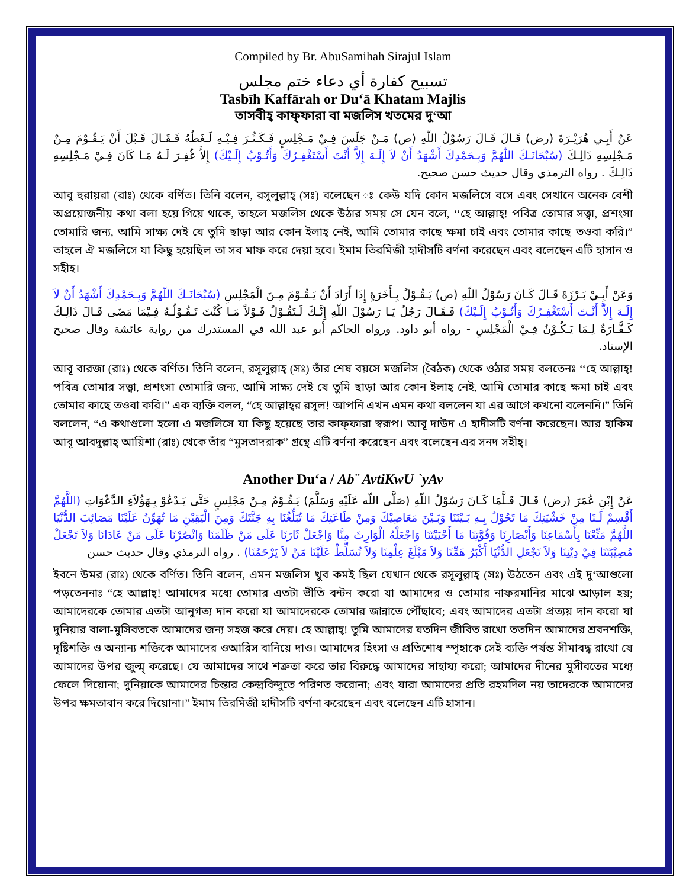Compiled by Br. AbuSamihah Sirajul Islam
تسبيح كفارة أي دعاء ختم مجلس
Tasbīh Kaffārah or Du‘ā Khatam Majlis
তাসবীহ্ কাফ্ফারা বা মজলিস খতমের দু‘আ
عَنْ أَبِـي هُرَيْـرَةَ (رض) قَـالَ قَـالَ رَسُوْلُ اللّهِ (ص) مَـنْ جَلَسَ فِـيْ مَـجْلِسٍ فَـكَـثُـرَ فِـيْـهِ لَـغَطُهُ فَـقَـالَ قَـبْلَ أَنْ يَـقُـوْمَ مِـنْ مَـجْلِسِهِ ذَالِـكَ (سُبْحَانَـكَ اللّهُمَّ وَبِـحَمْدِكَ أَشْهَدُ أَنْ لاَ إِلَـهَ إِلاَّ أَنْتَ أَسْتَغْفِـرُكَ وَأَتُـوْبُ إِلَـيْكَ) إِلاَّ غُفِـرَ لَـهُ مَـا كَانَ فِـيْ مَـجْلِسِهِ ذَالِـكَ . رواه الترمذي وقال حديث حسن صحيح.
আবূ হুরায়রা (রাঃ) থেকে বর্ণিত। তিনি বলেন, রসূলুল্লাহ্ (সঃ) বলেছেন ঃ কেউ যদি কোন মজলিসে বসে এবং সেখানে অনেক বেশী অপ্রয়োজনীয় কথা বলা হয়ে গিয়ে থাকে, তাহলে মজলিস থেকে উঠার সময় সে যেন বলে, ‘‘হে আল্লাহ্! পবিত্র তোমার সত্ত্বা, প্রশংসা তোমারি জন্য, আমি সাক্ষ্য দেই যে তুমি ছাড়া আর কোন ইলাহ্ নেই, আমি তোমার কাছে ক্ষমা চাই এবং তোমার কাছে তওবা করি।” তাহলে ঐ মজলিসে যা কিছু হয়েছিল তা সব মাফ করে দেয়া হবে। ইমাম তিরমিজী হাদীসটি বর্ণনা করেছেন এবং বলেছেন এটি হাসান ও সহীহ।
وَعَنْ أَبِـيْ بَـرْزَةَ قَـالَ كَـانَ رَسُوْلُ اللّهِ (ص) يَـقُـوْلُ بِـأَخَرَةٍ إِذَا أَرَادَ أَنْ يَـقُـوْمَ مِـنَ الْمَجْلِسِ (سُبْحَانَـكَ اللّهُمَّ وَبِـحَمْدِكَ أَشْهَدُ أَنْ لاَ إِلَـهَ إِلاَّ أَنْـتَ أَسْتَغْفِـرُكَ وَأَتُـوْبُ إِلَـيْكَ) فَـقَـالَ رَجُلٌ يَـا رَسُوْلَ اللّهِ إِنَّـكَ لَـتَقُـوْلُ قَـوْلاً مَـا كُنْتَ تَـقُـوْلُـهُ فِـيْمَا مَضَى قَـالَ ذَالِـكَ كَـفَّـارَةٌ لِـمَا يَـكُـوْنُ فِـيْ الْمَجْلِسِ - رواه أبو داود. ورواه الحاكم أبو عبد الله في المستدرك من رواية عائشة وقال صحيح الإسناد.
আবূ বারজা (রাঃ) থেকে বর্ণিত। তিনি বলেন, রসূলুল্লাহ্ (সঃ) তাঁর শেষ বয়সে মজলিস (বৈঠক) থেকে ওঠার সময় বলতেনঃ ‘‘হে আল্লাহ্! পবিত্র তোমার সত্ত্বা, প্রশংসা তোমারি জন্য, আমি সাক্ষ্য দেই যে তুমি ছাড়া আর কোন ইলাহ্ নেই, আমি তোমার কাছে ক্ষমা চাই এবং তোমার কাছে তওবা করি।” এক ব্যক্তি বলল, “হে আল্লাহ্‌র রসূল! আপনি এখন এমন কথা বললেন যা এর আগে কখনো বলেননি।” তিনি বললেন, “এ কথাগুলো হলো এ মজলিসে যা কিছু হয়েছে তার কাফ্ফারা স্বরূপ। আবূ দাউদ এ হাদীসটি বর্ণনা করেছেন। আর হাকিম আবূ আবদুল্লাহ্ আয়িশা (রাঃ) থেকে তাঁর “মুসতাদরাক” গ্রন্থে এটি বর্ণনা করেছেন এবং বলেছেন এর সনদ সহীহ্।
Another Du‘a / Ab¨ AvtiKwU `yAv
عَنْ إِبْنِ عُمَرَ (رض) قَـالَ قَـلَّمَا كَـانَ رَسُوْلُ اللّهِ (صَلَّى اللّه عَلَيْهِ وَسَلَّمَ) يَـقُـوْمُ مِـنْ مَجْلِسٍ حَتَّى يَـدْعُوْ بِـهَؤُلاَءِ الدَّعْوَاتِ (اللَّهُمَّ أَقْسِمْ لَـنَا مِنْ خَشْيَتِكَ مَا تَحُوْلُ بِـهِ بَـيْنَنَا وَبَـيْنَ مَعَاصِيْكَ وَمِنْ طَاعَتِكَ مَا تُبَلِّغُنَا بِهِ جَنَّتَكَ وَمِنَ الْيَقِيْنِ مَا تُهَوِّنُ عَلَيْنَا مَصَائِبَ الدُّنْيَا اللَّهُمَّ مَتِّعْنَا بِأَسْمَاعِنَا وَأَبْصَارِنَا وَقُوَّتِنَا مَا أَحْيَيْتَنَا وَاجْعَلْهُ الْوَارِثَ مِنَّا وَاجْعَلْ ثَارَنَا عَلَى مَنْ ظَلَمَنَا وَانْصُرْنَا عَلَى مَنْ عَادَانَا وَلاَ تَجْعَلْ مُصِيْبَتَنَا فِيْ دِيْنِنَا وَلاَ تَجْعَلِ الدُّنْيَا أَكْبَرُ هَمِّنَا وَلاَ مَبْلَغَ عِلْمِنَا وَلاَ تُسَلِّطْ عَلَيْنَا مَنْ لاَ يَرْحَمُنَا) . رواه الترمذي وقال حديث حسن
ইবনে উমর (রাঃ) থেকে বর্ণিত। তিনি বলেন, এমন মজলিস খুব কমই ছিল যেখান থেকে রসূলুল্লাহ্ (সঃ) উঠতেন এবং এই দু‘আগুলো পড়তেননাঃ “হে আল্লাহ্! আমাদের মধ্যে তোমার এতটা ভীতি বন্টন করো যা আমাদের ও তোমার নাফরমানির মাঝে আড়াল হয়; আমাদেরকে তোমার এতটা আনুগত্য দান করো যা আমাদেরকে তোমার জান্নাতে পৌঁছাবে; এবং আমাদের এতটা প্রত্যয় দান করো যা দুনিয়ার বালা-মুসিবতকে আমাদের জন্য সহজ করে দেয়। হে আল্লাহ্! তুমি আমাদের যতদিন জীবিত রাখো ততদিন আমাদের শ্রবনশক্তি, দৃষ্টিশক্তি ও অন্যান্য শক্তিকে আমাদের ওআরিস বানিয়ে দাও। আমাদের হিংসা ও প্রতিশোধ স্পৃহাকে সেই ব্যক্তি পর্যন্ত সীমাবদ্ধ রাখো যে আমাদের উপর জুল্ম্ করেছে। যে আমাদের সাথে শত্রুতা করে তার বিরুদ্ধে আমাদের সাহায্য করো; আমাদের দীনের মুসীবতের মধ্যে ফেলে দিয়োনা; দুনিয়াকে আমাদের চিন্তার কেন্দ্রবিন্দুতে পরিণত করোনা; এবং যারা আমাদের প্রতি রহমদিল নয় তাদেরকে আমাদের উপর ক্ষমতাবান করে দিয়োনা।” ইমাম তিরমিজী হাদীসটি বর্ণনা করেছেন এবং বলেছেন এটি হাসান।